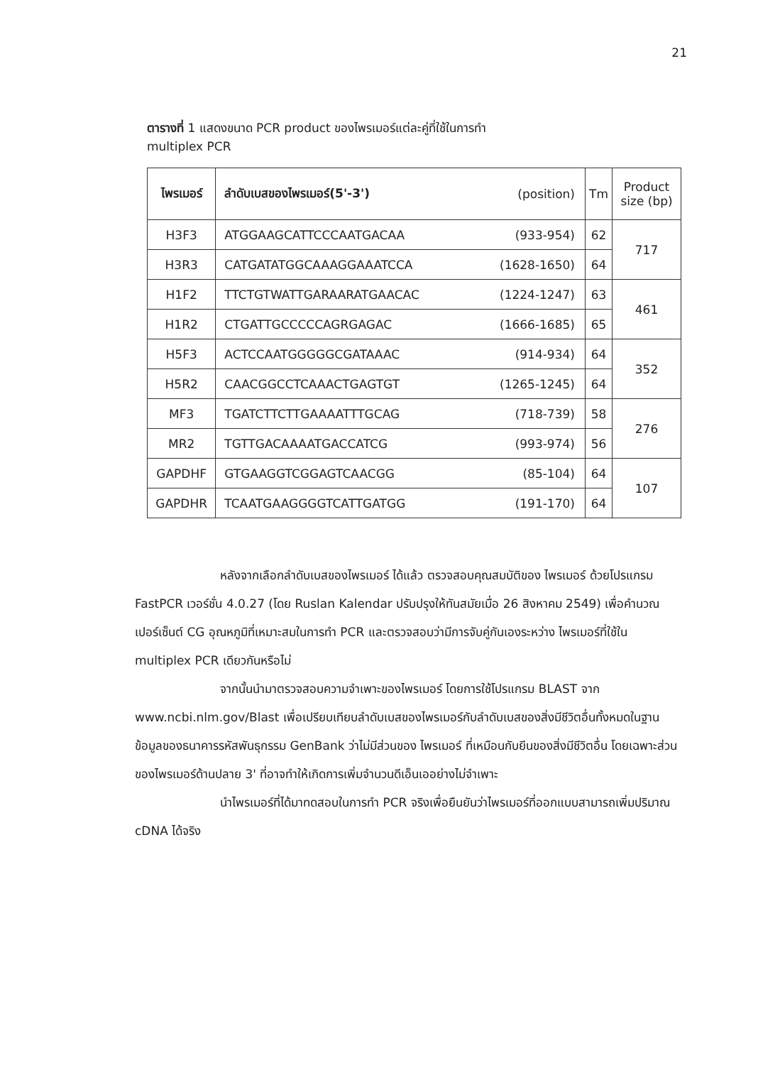21
ตารางที่ 1 แสดงขนาด PCR product ของไพรเมอร์แต่ละคู่ที่ใช้ในการทำ
multiplex PCR
| ไพรเมอร์ | ลำดับเบสของไพรเมอร์(5'-3') | (position) | Tm | Product size (bp) |
| --- | --- | --- | --- | --- |
| H3F3 | ATGGAAGCATTCCCAATGACAA | (933-954) | 62 | 717 |
| H3R3 | CATGATATGGCAAAGGAAATCCA | (1628-1650) | 64 | |
| H1F2 | TTCTGTWATTGARAARATGAACAC | (1224-1247) | 63 | 461 |
| H1R2 | CTGATTGCCCCCAGRGAGAC | (1666-1685) | 65 | |
| H5F3 | ACTCCAATGGGGGCGATAAAC | (914-934) | 64 | 352 |
| H5R2 | CAACGGCCTCAAACTGAGTGT | (1265-1245) | 64 | |
| MF3 | TGATCTTCTTGAAAATTTGCAG | (718-739) | 58 | 276 |
| MR2 | TGTTGACAAAATGACCATCG | (993-974) | 56 | |
| GAPDHF | GTGAAGGTCGGAGTCAACGG | (85-104) | 64 | 107 |
| GAPDHR | TCAATGAAGGGGTCATTGATGG | (191-170) | 64 | |
หลังจากเลือกลำดับเบสของไพรเมอร์ ได้แล้ว ตรวจสอบคุณสมบัติของ ไพรเมอร์ ด้วยโปรแกรม FastPCR เวอร์ชั่น 4.0.27 (โดย Ruslan Kalendar ปรับปรุงให้ทันสมัยเมื่อ 26 สิงหาคม 2549) เพื่อคำนวณเปอร์เซ็นต์ CG อุณหภูมิที่เหมาะสมในการทำ PCR และตรวจสอบว่ามีการจับคู่กันเองระหว่าง ไพรเมอร์ที่ใช้ใน multiplex PCR เดียวกันหรือไม่
จากนั้นนำมาตรวจสอบความจำเพาะของไพรเมอร์ โดยการใช้โปรแกรม BLAST จาก www.ncbi.nlm.gov/Blast เพื่อเปรียบเทียบลำดับเบสของไพรเมอร์กับลำดับเบสของสิ่งมีชีวิตอื่นทั้งหมดในฐานข้อมูลของธนาคารรหัสพันธุกรรม GenBank ว่าไม่มีส่วนของ ไพรเมอร์ ที่เหมือนกับยีนของสิ่งมีชีวิตอื่น โดยเฉพาะส่วนของไพรเมอร์ด้านปลาย 3' ที่อาจทำให้เกิดการเพิ่มจำนวนดีเอ็นเออย่างไม่จำเพาะ
นำไพรเมอร์ที่ได้มาทดสอบในการทำ PCR จริงเพื่อยืนยันว่าไพรเมอร์ที่ออกแบบสามารถเพิ่มปริมาณ cDNA ได้จริง